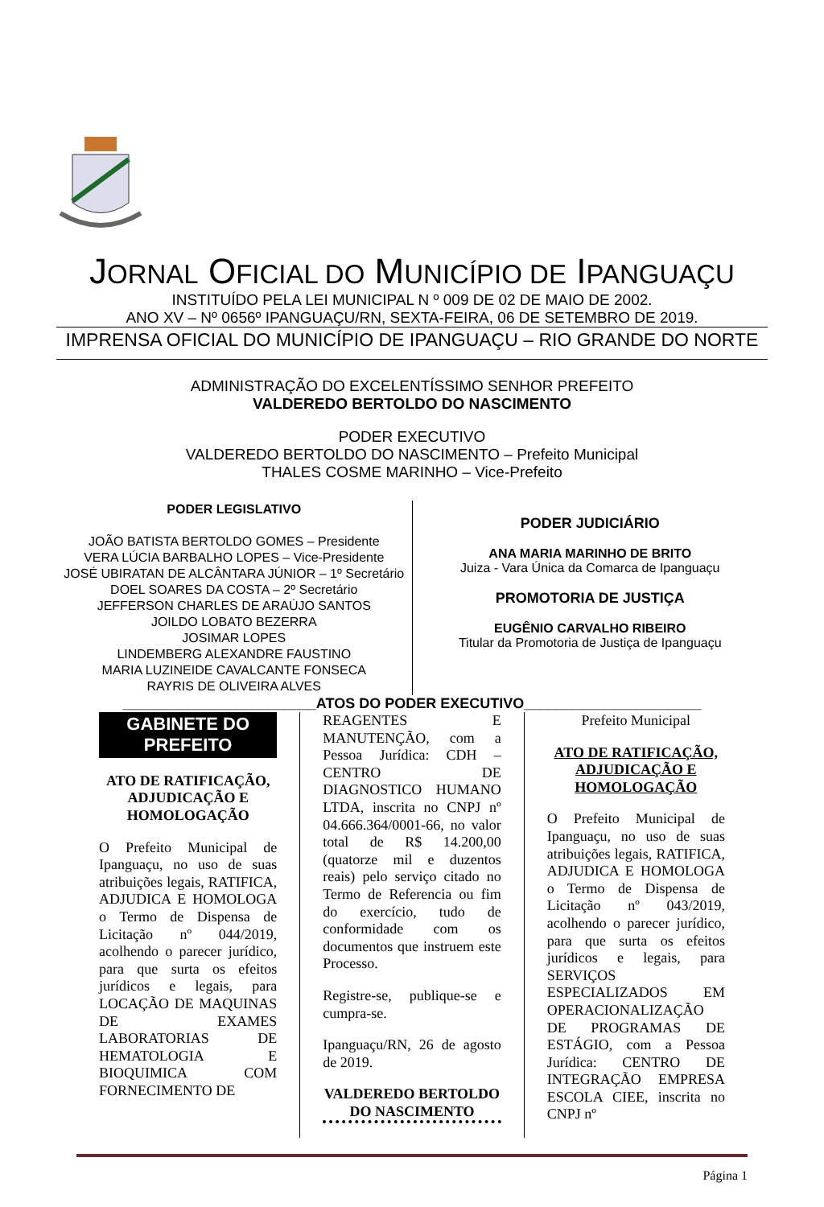JORNAL OFICIAL DO MUNICÍPIO DE IPANGUAÇU
INSTITUÍDO PELA LEI MUNICIPAL N º 009 DE 02 DE MAIO DE 2002.
ANO XV – Nº 0656º IPANGUAÇU/RN, SEXTA-FEIRA, 06 DE SETEMBRO DE 2019.
IMPRENSA OFICIAL DO MUNICÍPIO DE IPANGUAÇU – RIO GRANDE DO NORTE
ADMINISTRAÇÃO DO EXCELENTÍSSIMO SENHOR PREFEITO
VALDEREDO BERTOLDO DO NASCIMENTO
PODER EXECUTIVO
VALDEREDO BERTOLDO DO NASCIMENTO – Prefeito Municipal
THALES COSME MARINHO – Vice-Prefeito
PODER LEGISLATIVO
JOÃO BATISTA BERTOLDO GOMES – Presidente
VERA LÚCIA BARBALHO LOPES – Vice-Presidente
JOSÉ UBIRATAN DE ALCÂNTARA JÚNIOR – 1º Secretário
DOEL SOARES DA COSTA – 2º Secretário
JEFFERSON CHARLES DE ARAÚJO SANTOS
JOILDO LOBATO BEZERRA
JOSIMAR LOPES
LINDEMBERG ALEXANDRE FAUSTINO
MARIA LUZINEIDE CAVALCANTE FONSECA
RAYRIS DE OLIVEIRA ALVES
PODER JUDICIÁRIO
ANA MARIA MARINHO DE BRITO
Juiza - Vara Única da Comarca de Ipanguaçu
PROMOTORIA DE JUSTIÇA
EUGÊNIO CARVALHO RIBEIRO
Titular da Promotoria de Justiça de Ipanguaçu
________________________ATOS DO PODER EXECUTIVO______________________
GABINETE DO PREFEITO
ATO DE RATIFICAÇÃO, ADJUDICAÇÃO E HOMOLOGAÇÃO
O Prefeito Municipal de Ipanguaçu, no uso de suas atribuições legais, RATIFICA, ADJUDICA E HOMOLOGA o Termo de Dispensa de Licitação nº 044/2019, acolhendo o parecer jurídico, para que surta os efeitos jurídicos e legais, para LOCAÇÃO DE MAQUINAS DE EXAMES LABORATORIAS DE HEMATOLOGIA E BIOQUIMICA COM FORNECIMENTO DE
REAGENTES E MANUTENÇÃO, com a Pessoa Jurídica: CDH – CENTRO DE DIAGNOSTICO HUMANO LTDA, inscrita no CNPJ nº 04.666.364/0001-66, no valor total de R$ 14.200,00 (quatorze mil e duzentos reais) pelo serviço citado no Termo de Referencia ou fim do exercício, tudo de conformidade com os documentos que instruem este Processo.
Registre-se, publique-se e cumpra-se.
Ipanguaçu/RN, 26 de agosto de 2019.
VALDEREDO BERTOLDO DO NASCIMENTO
Prefeito Municipal
ATO DE RATIFICAÇÃO, ADJUDICAÇÃO E HOMOLOGAÇÃO
O Prefeito Municipal de Ipanguaçu, no uso de suas atribuições legais, RATIFICA, ADJUDICA E HOMOLOGA o Termo de Dispensa de Licitação nº 043/2019, acolhendo o parecer jurídico, para que surta os efeitos jurídicos e legais, para SERVIÇOS ESPECIALIZADOS EM OPERACIONALIZAÇÃO DE PROGRAMAS DE ESTÁGIO, com a Pessoa Jurídica: CENTRO DE INTEGRAÇÃO EMPRESA ESCOLA CIEE, inscrita no CNPJ nº
Página 1